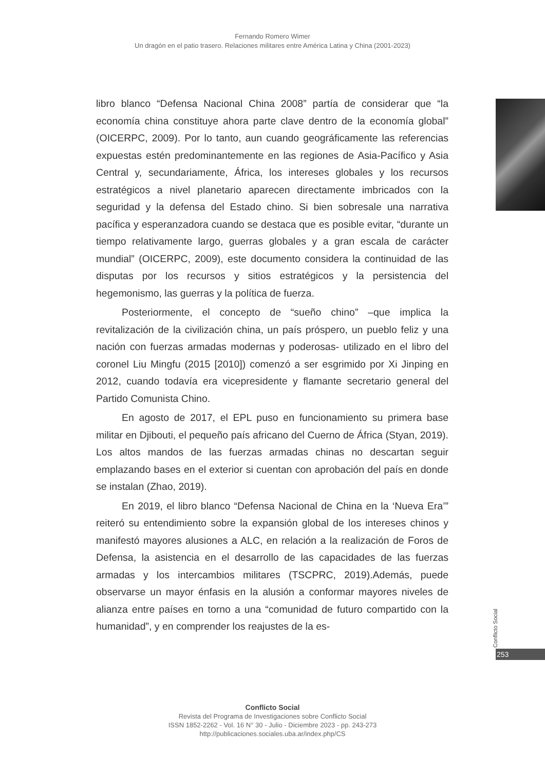Fernando Romero Wimer
Un dragón en el patio trasero. Relaciones militares entre América Latina y China (2001-2023)
libro blanco “Defensa Nacional China 2008” partía de considerar que “la economía china constituye ahora parte clave dentro de la economía global” (OICERPC, 2009). Por lo tanto, aun cuando geográficamente las referencias expuestas estén predominantemente en las regiones de Asia-Pacífico y Asia Central y, secundariamente, África, los intereses globales y los recursos estratégicos a nivel planetario aparecen directamente imbricados con la seguridad y la defensa del Estado chino. Si bien sobresale una narrativa pacífica y esperanzadora cuando se destaca que es posible evitar, “durante un tiempo relativamente largo, guerras globales y a gran escala de carácter mundial” (OICERPC, 2009), este documento considera la continuidad de las disputas por los recursos y sitios estratégicos y la persistencia del hegemonismo, las guerras y la política de fuerza.
Posteriormente, el concepto de “sueño chino” –que implica la revitalización de la civilización china, un país próspero, un pueblo feliz y una nación con fuerzas armadas modernas y poderosas- utilizado en el libro del coronel Liu Mingfu (2015 [2010]) comenzó a ser esgrimido por Xi Jinping en 2012, cuando todavía era vicepresidente y flamante secretario general del Partido Comunista Chino.
En agosto de 2017, el EPL puso en funcionamiento su primera base militar en Djibouti, el pequeño país africano del Cuerno de África (Styan, 2019). Los altos mandos de las fuerzas armadas chinas no descartan seguir emplazando bases en el exterior si cuentan con aprobación del país en donde se instalan (Zhao, 2019).
En 2019, el libro blanco “Defensa Nacional de China en la ‘Nueva Era’” reiteró su entendimiento sobre la expansión global de los intereses chinos y manifestó mayores alusiones a ALC, en relación a la realización de Foros de Defensa, la asistencia en el desarrollo de las capacidades de las fuerzas armadas y los intercambios militares (TSCPRC, 2019).Además, puede observarse un mayor énfasis en la alusión a conformar mayores niveles de alianza entre países en torno a una “comunidad de futuro compartido con la humanidad”, y en comprender los reajustes de la es-
Conflicto Social
253
Conflicto Social
Revista del Programa de Investigaciones sobre Conflicto Social
ISSN 1852-2262 - Vol. 16 N° 30 - Julio - Diciembre 2023 - pp. 243-273
http://publicaciones.sociales.uba.ar/index.php/CS